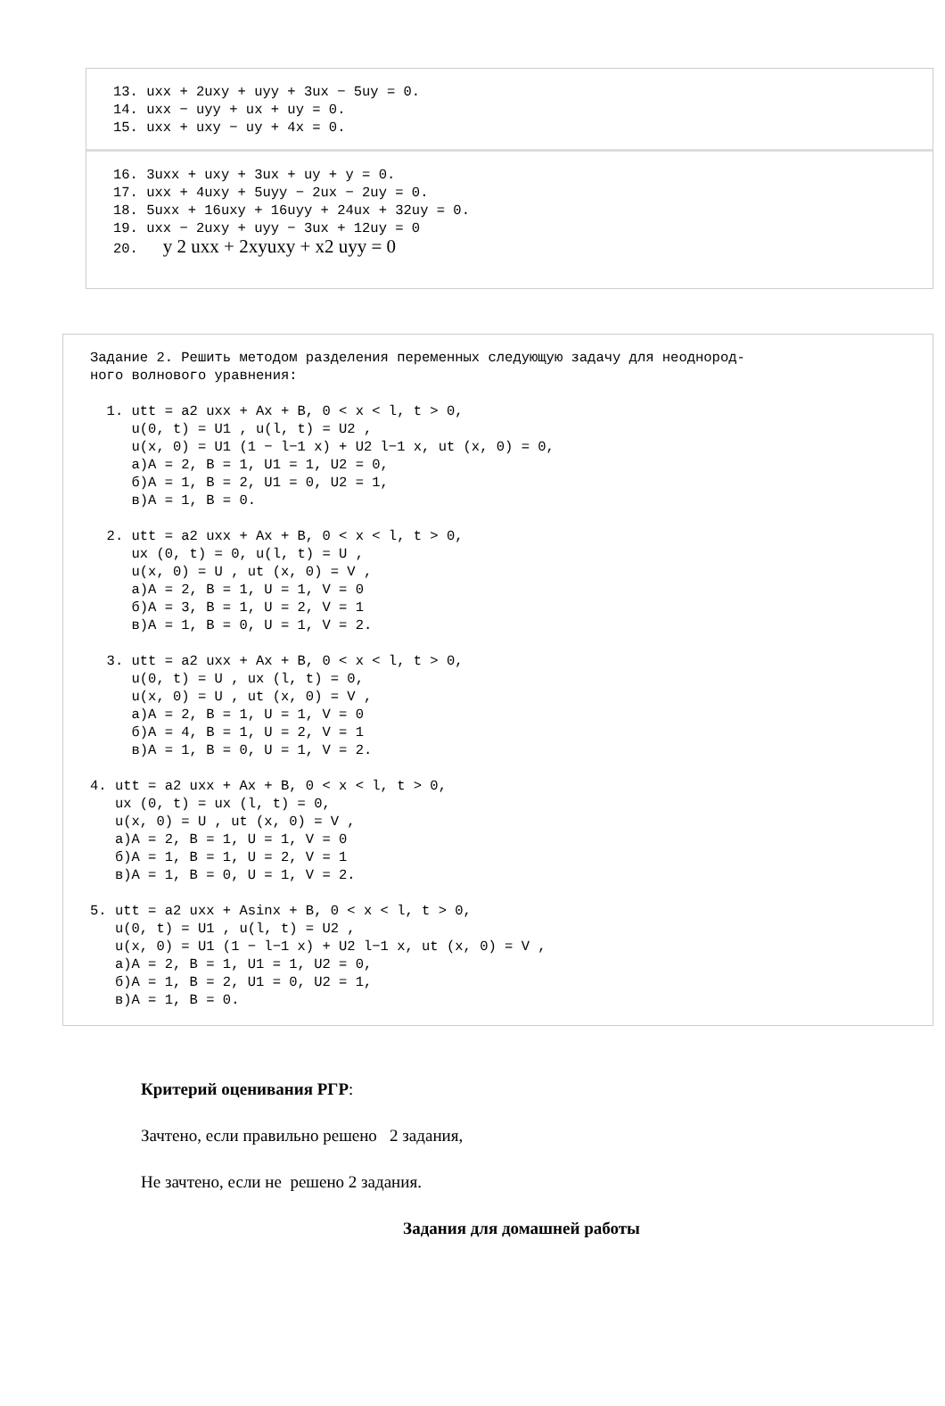13. uxx + 2uxy + uyy + 3ux − 5uy = 0.
14. uxx − uyy + ux + uy = 0.
15. uxx + uxy − uy + 4x = 0.
16. 3uxx + uxy + 3ux + uy + y = 0.
17. uxx + 4uxy + 5uyy − 2ux − 2uy = 0.
18. 5uxx + 16uxy + 16uyy + 24ux + 32uy = 0.
19. uxx − 2uxy + uyy − 3ux + 12uy = 0
20.   y 2 uxx + 2xyuxy + x2 uyy = 0
Задание 2. Решить методом разделения переменных следующую задачу для неоднород-
ного волнового уравнения:

  1. utt = a2 uxx + Ax + B, 0 < x < l, t > 0,
     u(0, t) = U1 , u(l, t) = U2 ,
     u(x, 0) = U1 (1 − l−1 x) + U2 l−1 x, ut (x, 0) = 0,
     а)A = 2, B = 1, U1 = 1, U2 = 0,
     б)A = 1, B = 2, U1 = 0, U2 = 1,
     в)A = 1, B = 0.

  2. utt = a2 uxx + Ax + B, 0 < x < l, t > 0,
     ux (0, t) = 0, u(l, t) = U ,
     u(x, 0) = U , ut (x, 0) = V ,
     а)A = 2, B = 1, U = 1, V = 0
     б)A = 3, B = 1, U = 2, V = 1
     в)A = 1, B = 0, U = 1, V = 2.

  3. utt = a2 uxx + Ax + B, 0 < x < l, t > 0,
     u(0, t) = U , ux (l, t) = 0,
     u(x, 0) = U , ut (x, 0) = V ,
     а)A = 2, B = 1, U = 1, V = 0
     б)A = 4, B = 1, U = 2, V = 1
     в)A = 1, B = 0, U = 1, V = 2.

4. utt = a2 uxx + Ax + B, 0 < x < l, t > 0,
   ux (0, t) = ux (l, t) = 0,
   u(x, 0) = U , ut (x, 0) = V ,
   а)A = 2, B = 1, U = 1, V = 0
   б)A = 1, B = 1, U = 2, V = 1
   в)A = 1, B = 0, U = 1, V = 2.

5. utt = a2 uxx + Asinx + B, 0 < x < l, t > 0,
   u(0, t) = U1 , u(l, t) = U2 ,
   u(x, 0) = U1 (1 − l−1 x) + U2 l−1 x, ut (x, 0) = V ,
   а)A = 2, B = 1, U1 = 1, U2 = 0,
   б)A = 1, B = 2, U1 = 0, U2 = 1,
   в)A = 1, B = 0.
Критерий оценивания РГР:
Зачтено, если правильно решено 2 задания,
Не зачтено, если не решено 2 задания.
Задания для домашней работы